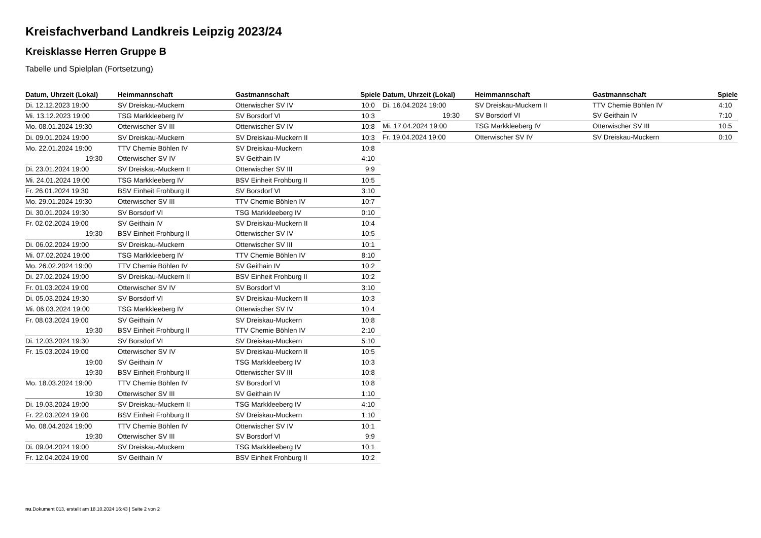Kreisfachverband Landkreis Leipzig 2023/24
Kreisklasse Herren Gruppe B
Tabelle und Spielplan (Fortsetzung)
| Datum, Uhrzeit (Lokal) | Heimmannschaft | Gastmannschaft | Spiele |
| --- | --- | --- | --- |
| Di. 12.12.2023 19:00 | SV Dreiskau-Muckern | Otterwischer SV IV | 10:0 |
| Mi. 13.12.2023 19:00 | TSG Markkleeberg IV | SV Borsdorf VI | 10:3 |
| Mo. 08.01.2024 19:30 | Otterwischer SV III | Otterwischer SV IV | 10:8 |
| Di. 09.01.2024 19:00 | SV Dreiskau-Muckern | SV Dreiskau-Muckern II | 10:3 |
| Mo. 22.01.2024 19:00 | TTV Chemie Böhlen IV | SV Dreiskau-Muckern | 10:8 |
| 19:30 | Otterwischer SV IV | SV Geithain IV | 4:10 |
| Di. 23.01.2024 19:00 | SV Dreiskau-Muckern II | Otterwischer SV III | 9:9 |
| Mi. 24.01.2024 19:00 | TSG Markkleeberg IV | BSV Einheit Frohburg II | 10:5 |
| Fr. 26.01.2024 19:30 | BSV Einheit Frohburg II | SV Borsdorf VI | 3:10 |
| Mo. 29.01.2024 19:30 | Otterwischer SV III | TTV Chemie Böhlen IV | 10:7 |
| Di. 30.01.2024 19:30 | SV Borsdorf VI | TSG Markkleeberg IV | 0:10 |
| Fr. 02.02.2024 19:00 | SV Geithain IV | SV Dreiskau-Muckern II | 10:4 |
| 19:30 | BSV Einheit Frohburg II | Otterwischer SV IV | 10:5 |
| Di. 06.02.2024 19:00 | SV Dreiskau-Muckern | Otterwischer SV III | 10:1 |
| Mi. 07.02.2024 19:00 | TSG Markkleeberg IV | TTV Chemie Böhlen IV | 8:10 |
| Mo. 26.02.2024 19:00 | TTV Chemie Böhlen IV | SV Geithain IV | 10:2 |
| Di. 27.02.2024 19:00 | SV Dreiskau-Muckern II | BSV Einheit Frohburg II | 10:2 |
| Fr. 01.03.2024 19:00 | Otterwischer SV IV | SV Borsdorf VI | 3:10 |
| Di. 05.03.2024 19:30 | SV Borsdorf VI | SV Dreiskau-Muckern II | 10:3 |
| Mi. 06.03.2024 19:00 | TSG Markkleeberg IV | Otterwischer SV IV | 10:4 |
| Fr. 08.03.2024 19:00 | SV Geithain IV | SV Dreiskau-Muckern | 10:8 |
| 19:30 | BSV Einheit Frohburg II | TTV Chemie Böhlen IV | 2:10 |
| Di. 12.03.2024 19:30 | SV Borsdorf VI | SV Dreiskau-Muckern | 5:10 |
| Fr. 15.03.2024 19:00 | Otterwischer SV IV | SV Dreiskau-Muckern II | 10:5 |
| 19:00 | SV Geithain IV | TSG Markkleeberg IV | 10:3 |
| 19:30 | BSV Einheit Frohburg II | Otterwischer SV III | 10:8 |
| Mo. 18.03.2024 19:00 | TTV Chemie Böhlen IV | SV Borsdorf VI | 10:8 |
| 19:30 | Otterwischer SV III | SV Geithain IV | 1:10 |
| Di. 19.03.2024 19:00 | SV Dreiskau-Muckern II | TSG Markkleeberg IV | 4:10 |
| Fr. 22.03.2024 19:00 | BSV Einheit Frohburg II | SV Dreiskau-Muckern | 1:10 |
| Mo. 08.04.2024 19:00 | TTV Chemie Böhlen IV | Otterwischer SV IV | 10:1 |
| 19:30 | Otterwischer SV III | SV Borsdorf VI | 9:9 |
| Di. 09.04.2024 19:00 | SV Dreiskau-Muckern | TSG Markkleeberg IV | 10:1 |
| Fr. 12.04.2024 19:00 | SV Geithain IV | BSV Einheit Frohburg II | 10:2 |
| Datum, Uhrzeit (Lokal) | Heimmannschaft | Gastmannschaft | Spiele |
| --- | --- | --- | --- |
| Di. 16.04.2024 19:00 | SV Dreiskau-Muckern II | TTV Chemie Böhlen IV | 4:10 |
| 19:30 | SV Borsdorf VI | SV Geithain IV | 7:10 |
| Mi. 17.04.2024 19:00 | TSG Markkleeberg IV | Otterwischer SV III | 10:5 |
| Fr. 19.04.2024 19:00 | Otterwischer SV IV | SV Dreiskau-Muckern | 0:10 |
nu.Dokument 013, erstellt am 18.10.2024 16:43 | Seite 2 von 2